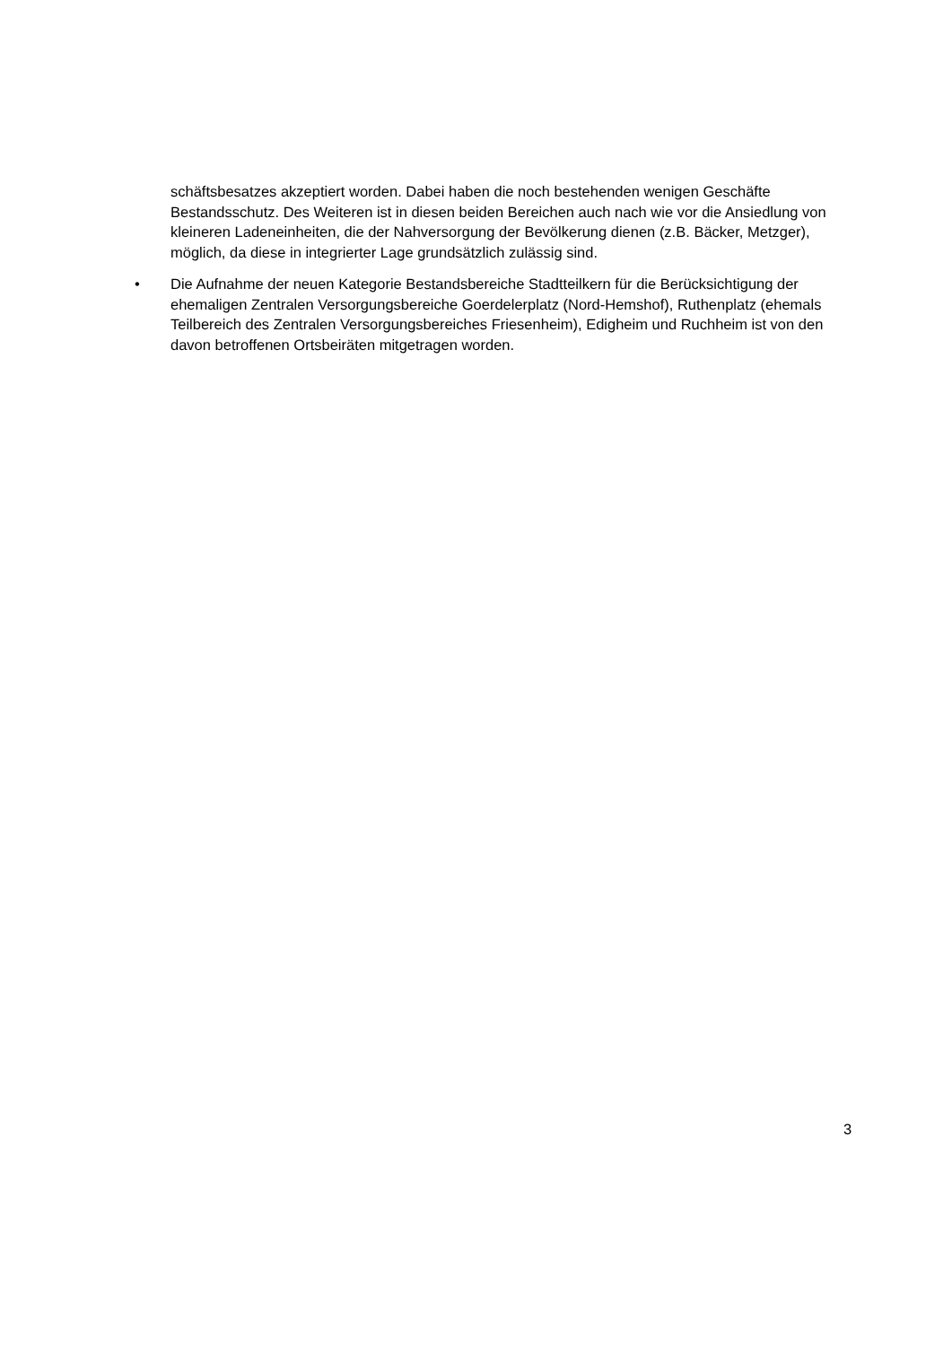schäftsbesatzes akzeptiert worden. Dabei haben die noch bestehenden wenigen Geschäfte Bestandsschutz. Des Weiteren ist in diesen beiden Bereichen auch nach wie vor die Ansiedlung von kleineren Ladeneinheiten, die der Nahversorgung der Bevölkerung dienen (z.B. Bäcker, Metzger), möglich, da diese in integrierter Lage grundsätzlich zulässig sind.
• Die Aufnahme der neuen Kategorie Bestandsbereiche Stadtteilkern für die Berücksichtigung der ehemaligen Zentralen Versorgungsbereiche Goerdelerplatz (Nord-Hemshof), Ruthenplatz (ehemals Teilbereich des Zentralen Versorgungsbereiches Friesenheim), Edigheim und Ruchheim ist von den davon betroffenen Ortsbeiräten mitgetragen worden.
3